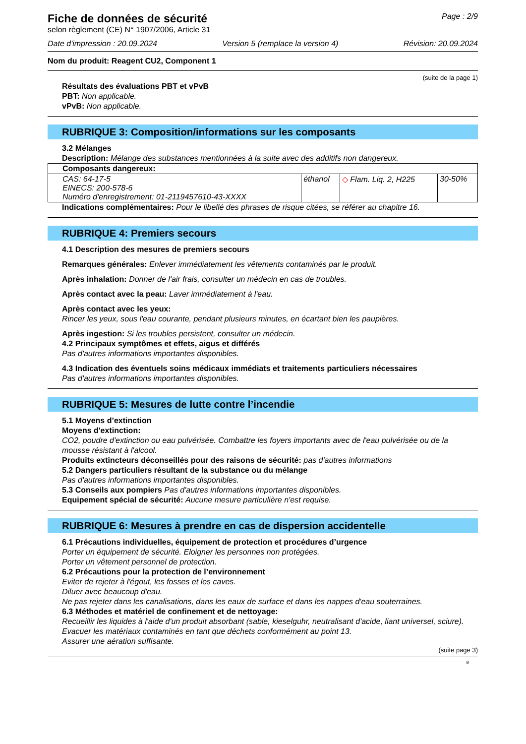Fiche de données de sécurité
selon règlement (CE) N° 1907/2006, Article 31
Page : 2/9
Date d'impression : 20.09.2024 Version 5 (remplace la version 4) Révision: 20.09.2024
Nom du produit: Reagent CU2, Component 1
(suite de la page 1)
Résultats des évaluations PBT et vPvB
PBT: Non applicable.
vPvB: Non applicable.
RUBRIQUE 3: Composition/informations sur les composants
3.2 Mélanges
Description: Mélange des substances mentionnées à la suite avec des additifs non dangereux.
| Composants dangereux: | | | |
| --- | --- | --- | --- |
| CAS: 64-17-5 EINECS: 200-578-6 Numéro d'enregistrement: 01-2119457610-43-XXXX | éthanol | ◇ Flam. Liq. 2, H225 | 30-50% |
Indications complémentaires: Pour le libellé des phrases de risque citées, se référer au chapitre 16.
RUBRIQUE 4: Premiers secours
4.1 Description des mesures de premiers secours
Remarques générales: Enlever immédiatement les vêtements contaminés par le produit.
Après inhalation: Donner de l'air frais, consulter un médecin en cas de troubles.
Après contact avec la peau: Laver immédiatement à l'eau.
Après contact avec les yeux:
Rincer les yeux, sous l'eau courante, pendant plusieurs minutes, en écartant bien les paupières.
Après ingestion: Si les troubles persistent, consulter un médecin.
4.2 Principaux symptômes et effets, aigus et différés
Pas d'autres informations importantes disponibles.
4.3 Indication des éventuels soins médicaux immédiats et traitements particuliers nécessaires
Pas d'autres informations importantes disponibles.
RUBRIQUE 5: Mesures de lutte contre l’incendie
5.1 Moyens d’extinction
Moyens d'extinction:
CO2, poudre d'extinction ou eau pulvérisée. Combattre les foyers importants avec de l'eau pulvérisée ou de la mousse résistant à l'alcool.
Produits extincteurs déconseillés pour des raisons de sécurité: pas d'autres informations
5.2 Dangers particuliers résultant de la substance ou du mélange
Pas d'autres informations importantes disponibles.
5.3 Conseils aux pompiers Pas d'autres informations importantes disponibles.
Equipement spécial de sécurité: Aucune mesure particulière n'est requise.
RUBRIQUE 6: Mesures à prendre en cas de dispersion accidentelle
6.1 Précautions individuelles, équipement de protection et procédures d’urgence
Porter un équipement de sécurité. Eloigner les personnes non protégées.
Porter un vêtement personnel de protection.
6.2 Précautions pour la protection de l’environnement
Eviter de rejeter à l'égout, les fosses et les caves.
Diluer avec beaucoup d'eau.
Ne pas rejeter dans les canalisations, dans les eaux de surface et dans les nappes d'eau souterraines.
6.3 Méthodes et matériel de confinement et de nettoyage:
Recueillir les liquides à l'aide d'un produit absorbant (sable, kieselguhr, neutralisant d'acide, liant universel, sciure).
Evacuer les matériaux contaminés en tant que déchets conformément au point 13.
Assurer une aération suffisante.
(suite page 3)
B